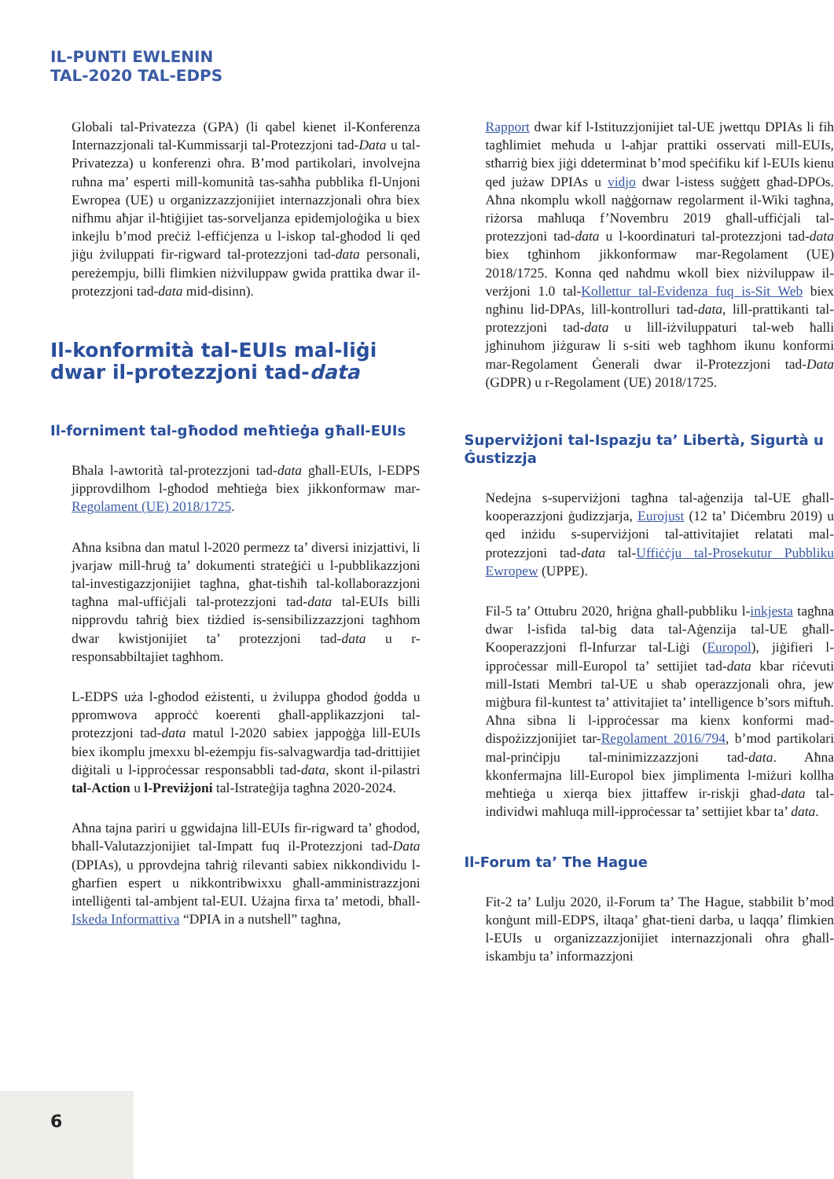IL-PUNTI EWLENIN
TAL-2020 TAL-EDPS
Globali tal-Privatezza (GPA) (li qabel kienet il-Konferenza Internazzjonali tal-Kummissarji tal-Protezzjoni tad-Data u tal-Privatezza) u konferenzi oħra. B’mod partikolari, involvejna ruħna ma’ esperti mill-komunità tas-saħħa pubblika fl-Unjoni Ewropea (UE) u organizzazzjonijiet internazzjonali oħra biex nifhmu aħjar il-ħtiġijiet tas-sorveljanza epidemjoloġika u biex inkejlu b’mod preċiż l-effiċjenza u l-iskop tal-għodod li qed jiġu żviluppati fir-rigward tal-protezzjoni tad-data personali, pereżempju, billi flimkien niżviluppaw gwida prattika dwar il-protezzjoni tad-data mid-disinn).
Il-konformità tal-EUIs mal-liġi dwar il-protezzjoni tad-data
Il-forniment tal-għodod meħtieġa għall-EUIs
Bħala l-awtorità tal-protezzjoni tad-data għall-EUIs, l-EDPS jipprovdilhom l-għodod meħtieġa biex jikkonformaw mar-Regolament (UE) 2018/1725.
Aħna ksibna dan matul l-2020 permezz ta’ diversi inizjattivi, li jvarjaw mill-ħruġ ta’ dokumenti strateġiċi u l-pubblikazzjoni tal-investigazzjonijiet tagħna, għat-tisħiħ tal-kollaborazzjoni tagħna mal-uffiċjali tal-protezzjoni tad-data tal-EUIs billi nipprovdu taħriġ biex tiżdied is-sensibilizzazzjoni tagħhom dwar kwistjonijiet ta’ protezzjoni tad-data u r-responsabbiltajiet tagħhom.
L-EDPS uża l-għodod eżistenti, u żviluppa għodod ġodda u ppromwova approċċ koerenti għall-applikazzjoni tal-protezzjoni tad-data matul l-2020 sabiex jappoġġa lill-EUIs biex ikomplu jmexxu bl-eżempju fis-salvagwardja tad-drittijiet diġitali u l-ipproċessar responsabbli tad-data, skont il-pilastri tal-Action u l-Previżjoni tal-Istrateġija tagħna 2020-2024.
Aħna tajna pariri u ggwidajna lill-EUIs fir-rigward ta’ għodod, bħall-Valutazzjonijiet tal-Impatt fuq il-Protezzjoni tad-Data (DPIAs), u pprovdejna taħriġ rilevanti sabiex nikkondividu l-għarfien espert u nikkontribwixxu għall-amministrazzjoni intelliġenti tal-ambjent tal-EUI. Użajna firxa ta’ metodi, bħall-Iskeda Informattiva “DPIA in a nutshell” tagħna,
Rapport dwar kif l-Istituzzjonijiet tal-UE jwettqu DPIAs li fih tagħlimiet meħuda u l-aħjar prattiki osservati mill-EUIs, stħarriġ biex jiġi ddeterminat b’mod speċifiku kif l-EUIs kienu qed jużaw DPIAs u vidjo dwar l-istess suġġett għad-DPOs. Aħna nkomplu wkoll naġġornaw regolarment il-Wiki tagħna, riżorsa maħluqa f’Novembru 2019 għall-uffiċjali tal-protezzjoni tad-data u l-koordinaturi tal-protezzjoni tad-data biex tgħinhom jikkonformaw mar-Regolament (UE) 2018/1725. Konna qed naħdmu wkoll biex niżviluppaw il-verżjoni 1.0 tal-Kollettur tal-Evidenza fuq is-Sit Web biex ngħinu lid-DPAs, lill-kontrolluri tad-data, lill-prattikanti tal-protezzjoni tad-data u lill-iżviluppaturi tal-web ħalli jgħinuhom jiżguraw li s-siti web tagħhom ikunu konformi mar-Regolament Ġenerali dwar il-Protezzjoni tad-Data (GDPR) u r-Regolament (UE) 2018/1725.
Superviżjoni tal-Ispazju ta’ Libertà, Sigurtà u Ġustizzja
Nedejna s-superviżjoni tagħna tal-aġenzija tal-UE għall-kooperazzjoni ġudizzjarja, Eurojust (12 ta’ Diċembru 2019) u qed inżidu s-superviżjoni tal-attivitajiet relatati mal-protezzjoni tad-data tal-Uffiċċju tal-Prosekutur Pubbliku Ewropew (UPPE).
Fil-5 ta’ Ottubru 2020, ħriġna għall-pubbliku l-inkjesta tagħna dwar l-isfida tal-big data tal-Aġenzija tal-UE għall-Kooperazzjoni fl-Infurzar tal-Liġi (Europol), jiġifieri l-ipproċessar mill-Europol ta’ settijiet tad-data kbar riċevuti mill-Istati Membri tal-UE u sħab operazzjonali oħra, jew miġbura fil-kuntest ta’ attivitajiet ta’ intelligence b’sors miftuħ. Aħna sibna li l-ipproċessar ma kienx konformi mad-dispożizzjonijiet tar-Regolament 2016/794, b’mod partikolari mal-prinċipju tal-minimizzazzjoni tad-data. Aħna kkonfermajna lill-Europol biex jimplimenta l-miżuri kollha meħtieġa u xierqa biex jittaffew ir-riskji għad-data tal-individwi maħluqa mill-ipproċessar ta’ settijiet kbar ta’ data.
Il-Forum ta’ The Hague
Fit-2 ta’ Lulju 2020, il-Forum ta’ The Hague, stabbilit b’mod konġunt mill-EDPS, iltaqa’ għat-tieni darba, u laqqa’ flimkien l-EUIs u organizzazzjonijiet internazzjonali oħra għall-iskambju ta’ informazzjoni
6